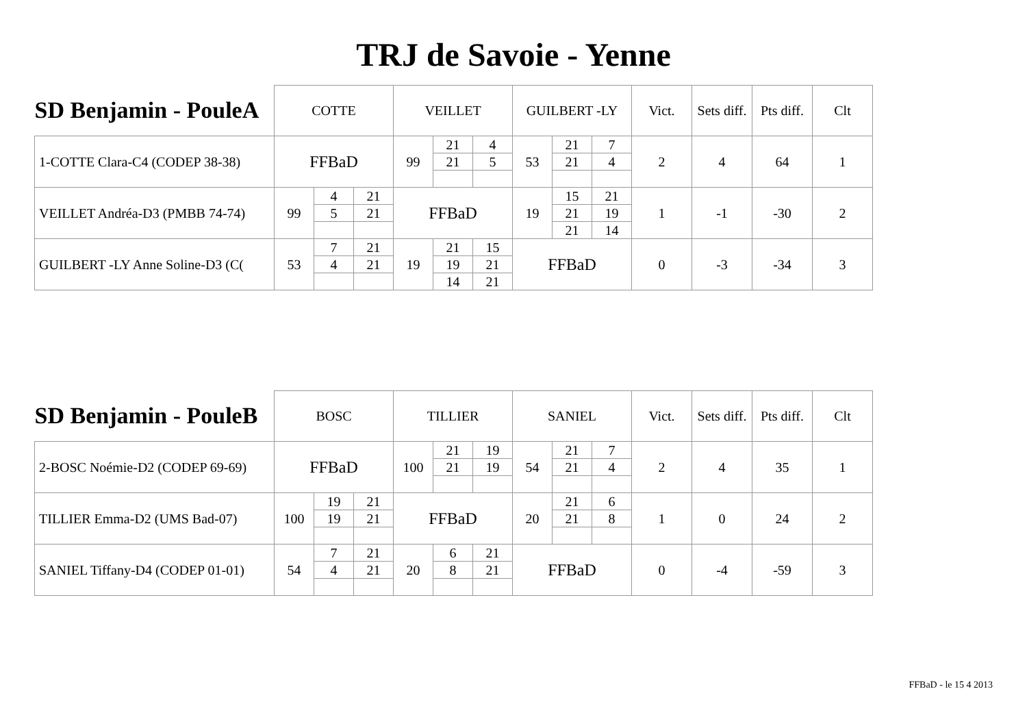TRJ de Savoie - Yenne
| SD Benjamin - PouleA | COTTE | | | VEILLET | | | GUILBERT -LY | | | Vict. | Sets diff. | Pts diff. | Clt |
| --- | --- | --- | --- | --- | --- | --- | --- | --- | --- | --- | --- | --- | --- |
| 1-COTTE Clara-C4 (CODEP 38-38) | FFBaD | | | 99 | 21 | 4 | 53 | 21 | 7 | 2 | 4 | 64 | 1 |
| | | | | | 21 | 5 | | 21 | 4 | | | | |
| VEILLET Andréa-D3 (PMBB 74-74) | 99 | 4 | 21 | FFBaD | | | 19 | 15 | 21 | 1 | -1 | -30 | 2 |
| | | 5 | 21 | | | | | 21 | 19 | | | | |
| | | | | | | | | 21 | 14 | | | | |
| GUILBERT -LY Anne Soline-D3 (C( | 53 | 7 | 21 | 19 | 21 | 15 | FFBaD | | | 0 | -3 | -34 | 3 |
| | | 4 | 21 | | 19 | 21 | | | | | | | |
| | | | | | 14 | 21 | | | | | | | |
| SD Benjamin - PouleB | BOSC | | | TILLIER | | | SANIEL | | | Vict. | Sets diff. | Pts diff. | Clt |
| --- | --- | --- | --- | --- | --- | --- | --- | --- | --- | --- | --- | --- | --- |
| 2-BOSC Noémie-D2 (CODEP 69-69) | FFBaD | | | 100 | 21 | 19 | 54 | 21 | 7 | 2 | 4 | 35 | 1 |
| | | | | | 21 | 19 | | 21 | 4 | | | | |
| TILLIER Emma-D2 (UMS Bad-07) | 100 | 19 | 21 | FFBaD | | | 20 | 21 | 6 | 1 | 0 | 24 | 2 |
| | | 19 | 21 | | | | | 21 | 8 | | | | |
| SANIEL Tiffany-D4 (CODEP 01-01) | 54 | 7 | 21 | 20 | 6 | 21 | FFBaD | | | 0 | -4 | -59 | 3 |
| | | 4 | 21 | | 8 | 21 | | | | | | | |
FFBaD - le 15 4 2013